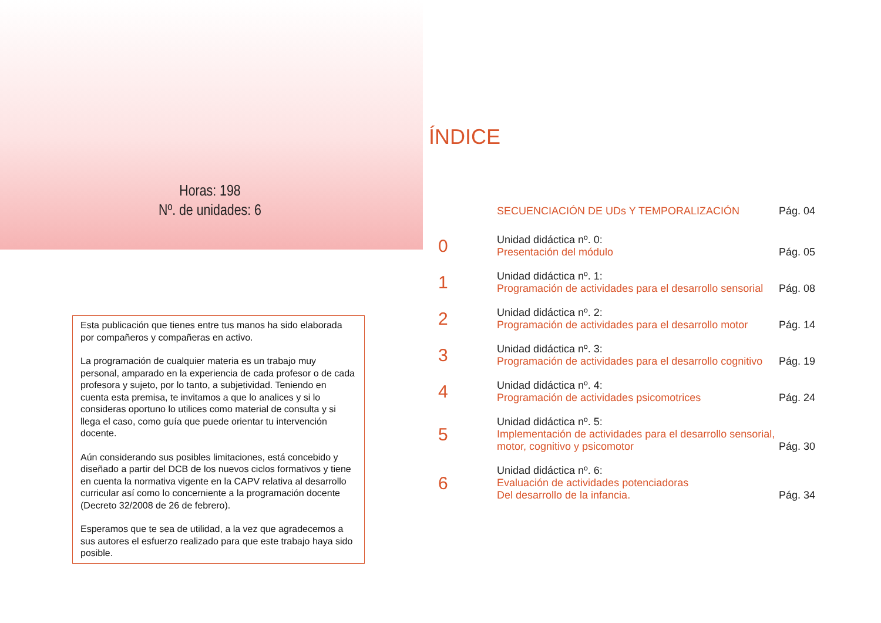Horas: 198
Nº. de unidades: 6
Esta publicación que tienes entre tus manos ha sido elaborada por compañeros y compañeras en activo.
La programación de cualquier materia es un trabajo muy personal, amparado en la experiencia de cada profesor o de cada profesora y sujeto, por lo tanto, a subjetividad. Teniendo en cuenta esta premisa, te invitamos a que lo analices y si lo consideras oportuno lo utilices como material de consulta y si llega el caso, como guía que puede orientar tu intervención docente.
Aún considerando sus posibles limitaciones, está concebido y diseñado a partir del DCB de los nuevos ciclos formativos y tiene en cuenta la normativa vigente en la CAPV relativa al desarrollo curricular así como lo concerniente a la programación docente (Decreto 32/2008 de 26 de febrero).
Esperamos que te sea de utilidad, a la vez que agradecemos a sus autores el esfuerzo realizado para que este trabajo haya sido posible.
ÍNDICE
SECUENCIACIÓN DE UDs Y TEMPORALIZACIÓN
Pág. 04
0
Unidad didáctica nº. 0:
Presentación del módulo
Pág. 05
1
Unidad didáctica nº. 1:
Programación de actividades para el desarrollo sensorial
Pág. 08
2
Unidad didáctica nº. 2:
Programación de actividades para el desarrollo motor
Pág. 14
3
Unidad didáctica nº. 3:
Programación de actividades para el desarrollo cognitivo
Pág. 19
4
Unidad didáctica nº. 4:
Programación de actividades psicomotrices
Pág. 24
5
Unidad didáctica nº. 5:
Implementación de actividades para el desarrollo sensorial,
motor, cognitivo y psicomotor
Pág. 30
6
Unidad didáctica nº. 6:
Evaluación de actividades potenciadoras
Del desarrollo de la infancia.
Pág. 34